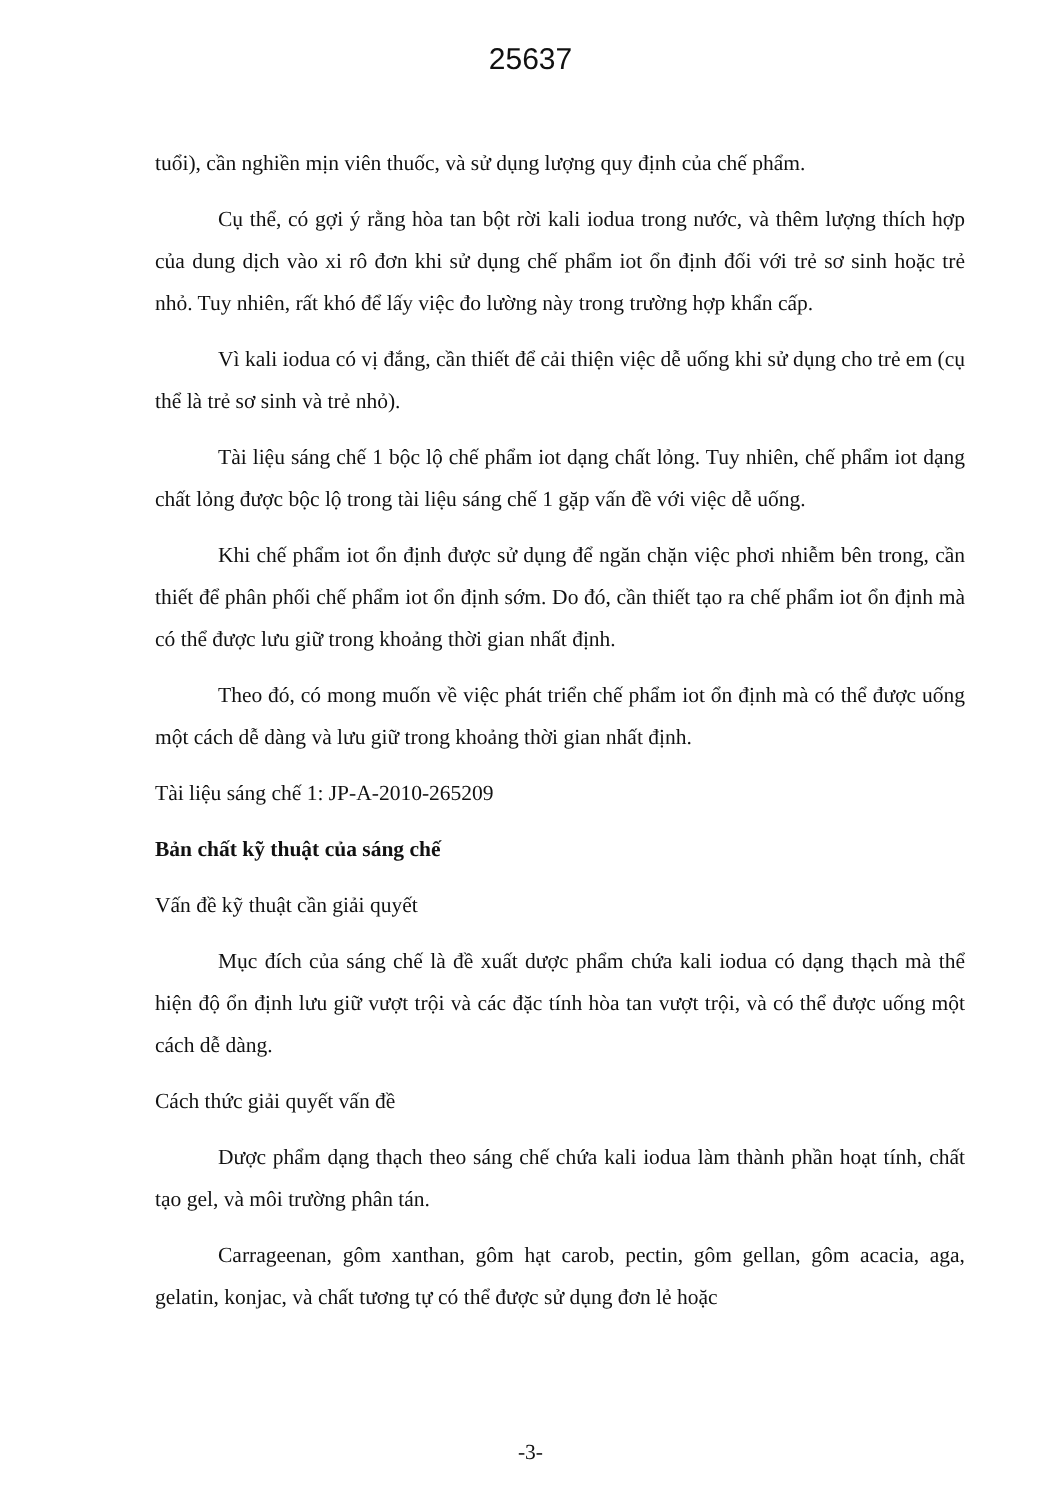25637
tuổi), cần nghiền mịn viên thuốc, và sử dụng lượng quy định của chế phẩm.
Cụ thể, có gợi ý rằng hòa tan bột rời kali iodua trong nước, và thêm lượng thích hợp của dung dịch vào xi rô đơn khi sử dụng chế phẩm iot ổn định đối với trẻ sơ sinh hoặc trẻ nhỏ. Tuy nhiên, rất khó để lấy việc đo lường này trong trường hợp khẩn cấp.
Vì kali iodua có vị đắng, cần thiết để cải thiện việc dễ uống khi sử dụng cho trẻ em (cụ thể là trẻ sơ sinh và trẻ nhỏ).
Tài liệu sáng chế 1 bộc lộ chế phẩm iot dạng chất lỏng. Tuy nhiên, chế phẩm iot dạng chất lỏng được bộc lộ trong tài liệu sáng chế 1 gặp vấn đề với việc dễ uống.
Khi chế phẩm iot ổn định được sử dụng để ngăn chặn việc phơi nhiễm bên trong, cần thiết để phân phối chế phẩm iot ổn định sớm. Do đó, cần thiết tạo ra chế phẩm iot ổn định mà có thể được lưu giữ trong khoảng thời gian nhất định.
Theo đó, có mong muốn về việc phát triển chế phẩm iot ổn định mà có thể được uống một cách dễ dàng và lưu giữ trong khoảng thời gian nhất định.
Tài liệu sáng chế 1: JP-A-2010-265209
Bản chất kỹ thuật của sáng chế
Vấn đề kỹ thuật cần giải quyết
Mục đích của sáng chế là đề xuất dược phẩm chứa kali iodua có dạng thạch mà thể hiện độ ổn định lưu giữ vượt trội và các đặc tính hòa tan vượt trội, và có thể được uống một cách dễ dàng.
Cách thức giải quyết vấn đề
Dược phẩm dạng thạch theo sáng chế chứa kali iodua làm thành phần hoạt tính, chất tạo gel, và môi trường phân tán.
Carrageenan, gôm xanthan, gôm hạt carob, pectin, gôm gellan, gôm acacia, aga, gelatin, konjac, và chất tương tự có thể được sử dụng đơn lẻ hoặc
-3-